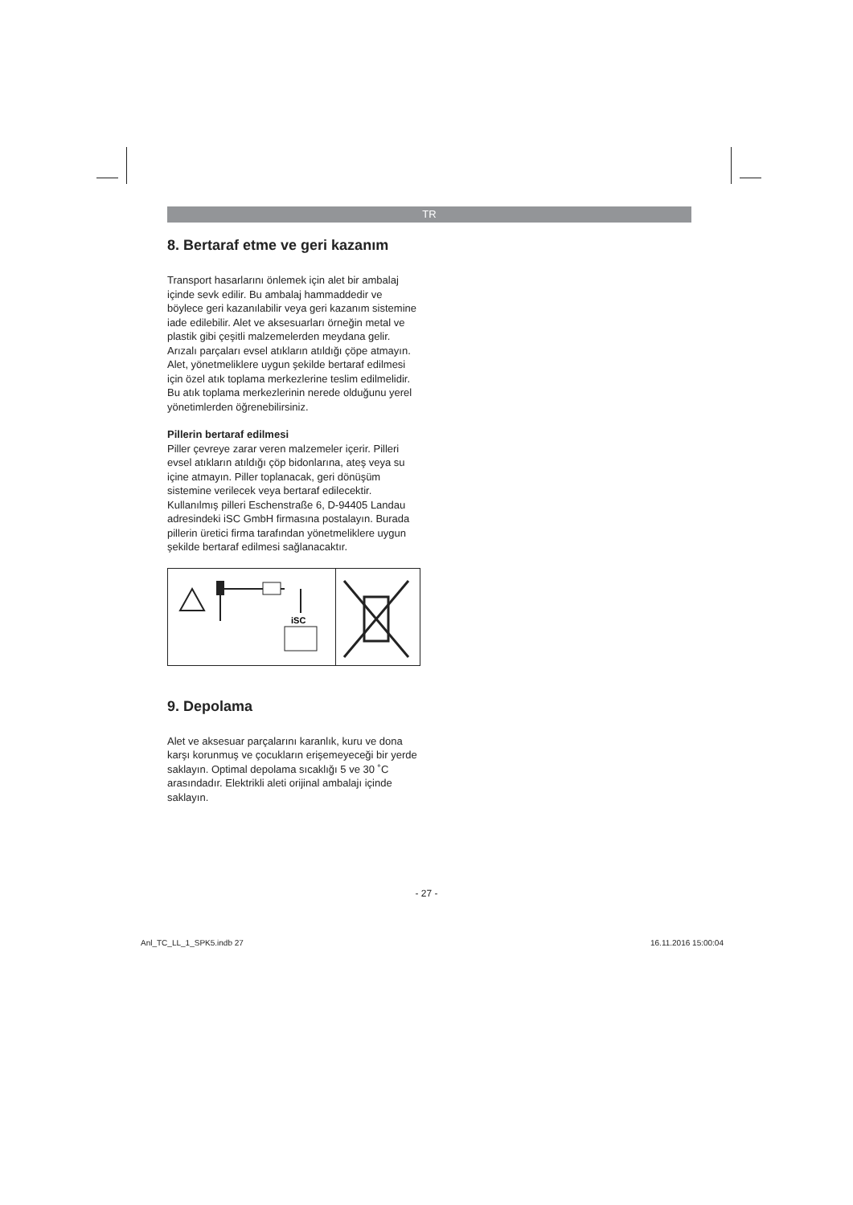TR
8. Bertaraf etme ve geri kazanım
Transport hasarlarını önlemek için alet bir ambalaj içinde sevk edilir. Bu ambalaj hammaddedir ve böylece geri kazanılabilir veya geri kazanım sistemine iade edilebilir. Alet ve aksesuarları örneğin metal ve plastik gibi çeşitli malzemelerden meydana gelir. Arızalı parçaları evsel atıkların atıldığı çöpe atmayın. Alet, yönetmeliklere uygun şekilde bertaraf edilmesi için özel atık toplama merkezlerine teslim edilmelidir. Bu atık toplama merkezlerinin nerede olduğunu yerel yönetimlerden öğrenebilirsiniz.
Pillerin bertaraf edilmesi
Piller çevreye zarar veren malzemeler içerir. Pilleri evsel atıkların atıldığı çöp bidonlarına, ateş veya su içine atmayın. Piller toplanacak, geri dönüşüm sistemine verilecek veya bertaraf edilecektir. Kullanılmış pilleri Eschenstraße 6, D-94405 Landau adresindeki iSC GmbH firmasına postalayın. Burada pillerin üretici firma tarafından yönetmeliklere uygun şekilde bertaraf edilmesi sağlanacaktır.
iSC
9. Depolama
Alet ve aksesuar parçalarını karanlık, kuru ve dona karşı korunmuş ve çocukların erişemeyeceği bir yerde saklayın. Optimal depolama sıcaklığı 5 ve 30 ˚C arasındadır. Elektrikli aleti orijinal ambalajı içinde saklayın.
- 27 -
Anl_TC_LL_1_SPK5.indb 27 16.11.2016 15:00:04